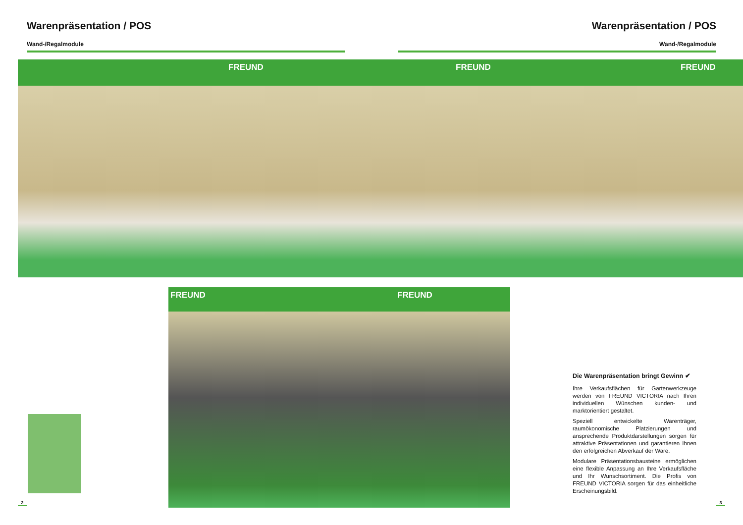Warenpräsentation / POS Warenpräsentation / POS
Wand-/Regalmodule Wand-/Regalmodule
FREUND FREUND FREUND
FREUND FREUND
Die Warenpräsentation bringt Gewinn ✔
Ihre Verkaufsflächen für Gartenwerkzeuge werden von FREUND VICTORIA nach Ihren individuellen Wünschen kunden- und marktorientiert gestaltet.
Speziell entwickelte Warenträger, raumökonomische Platzierungen und ansprechende Produktdarstellungen sorgen für attraktive Präsentationen und garantieren Ihnen den erfolgreichen Abverkauf der Ware.
Modulare Präsentationsbausteine ermöglichen eine flexible Anpassung an Ihre Verkaufsfläche und Ihr Wunschsortiment. Die Profis von FREUND VICTORIA sorgen für das einheitliche Erscheinungsbild.
2 3